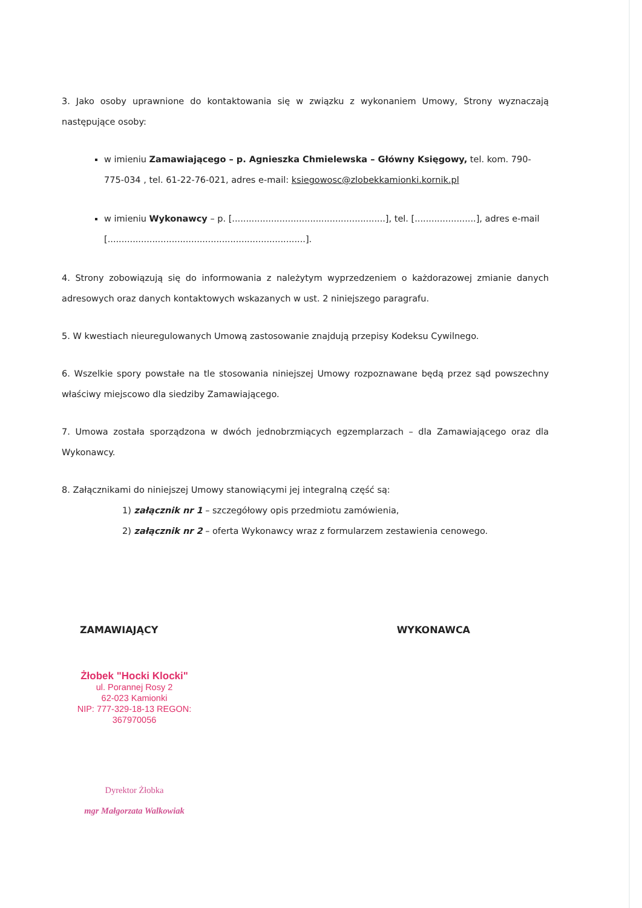3. Jako osoby uprawnione do kontaktowania się w związku z wykonaniem Umowy, Strony wyznaczają następujące osoby:
w imieniu Zamawiającego – p. Agnieszka Chmielewska – Główny Księgowy, tel. kom. 790-775-034 , tel. 61-22-76-021, adres e-mail: ksiegowosc@zlobekkamionki.kornik.pl
w imieniu Wykonawcy – p. [.......................................................], tel. [......................], adres e-mail [.......................................................................].
4. Strony zobowiązują się do informowania z należytym wyprzedzeniem o każdorazowej zmianie danych adresowych oraz danych kontaktowych wskazanych w ust. 2 niniejszego paragrafu.
5. W kwestiach nieuregulowanych Umową zastosowanie znajdują przepisy Kodeksu Cywilnego.
6. Wszelkie spory powstałe na tle stosowania niniejszej Umowy rozpoznawane będą przez sąd powszechny właściwy miejscowo dla siedziby Zamawiającego.
7. Umowa została sporządzona w dwóch jednobrzmiących egzemplarzach – dla Zamawiającego oraz dla Wykonawcy.
8. Załącznikami do niniejszej Umowy stanowiącymi jej integralną część są:
1) załącznik nr 1 – szczegółowy opis przedmiotu zamówienia,
2) załącznik nr 2 – oferta Wykonawcy wraz z formularzem zestawienia cenowego.
ZAMAWIAJĄCY WYKONAWCA
Żłobek "Hocki Klocki"
ul. Porannej Rosy 2
62-023 Kamionki
NIP: 777-329-18-13 REGON: 367970056
Dyrektor Żłobka
mgr Małgorzata Walkowiak